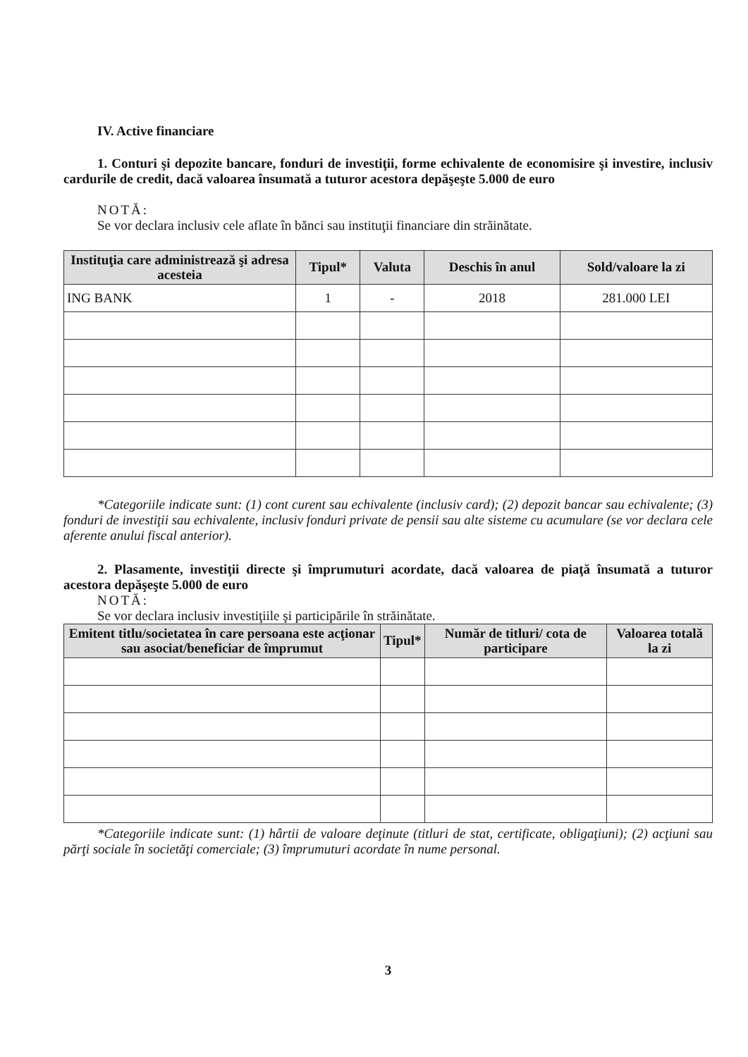IV. Active financiare
1. Conturi şi depozite bancare, fonduri de investiţii, forme echivalente de economisire şi investire, inclusiv cardurile de credit, dacă valoarea însumată a tuturor acestora depăşeşte 5.000 de euro
NOTĂ:
Se vor declara inclusiv cele aflate în bănci sau instituţii financiare din străinătate.
| Instituţia care administrează şi adresa acesteia | Tipul* | Valuta | Deschis în anul | Sold/valoare la zi |
| --- | --- | --- | --- | --- |
| ING BANK | 1 | - | 2018 | 281.000 LEI |
*Categoriile indicate sunt: (1) cont curent sau echivalente (inclusiv card); (2) depozit bancar sau echivalente; (3) fonduri de investiţii sau echivalente, inclusiv fonduri private de pensii sau alte sisteme cu acumulare (se vor declara cele aferente anului fiscal anterior).
2. Plasamente, investiţii directe şi împrumuturi acordate, dacă valoarea de piaţă însumată a tuturor acestora depăşeşte 5.000 de euro
NOTĂ:
Se vor declara inclusiv investiţiile şi participările în străinătate.
| Emitent titlu/societatea în care persoana este acţionar sau asociat/beneficiar de împrumut | Tipul* | Număr de titluri/ cota de participare | Valoarea totală la zi |
| --- | --- | --- | --- |
*Categoriile indicate sunt: (1) hârtii de valoare deţinute (titluri de stat, certificate, obligaţiuni); (2) acţiuni sau părţi sociale în societăţi comerciale; (3) împrumuturi acordate în nume personal.
3